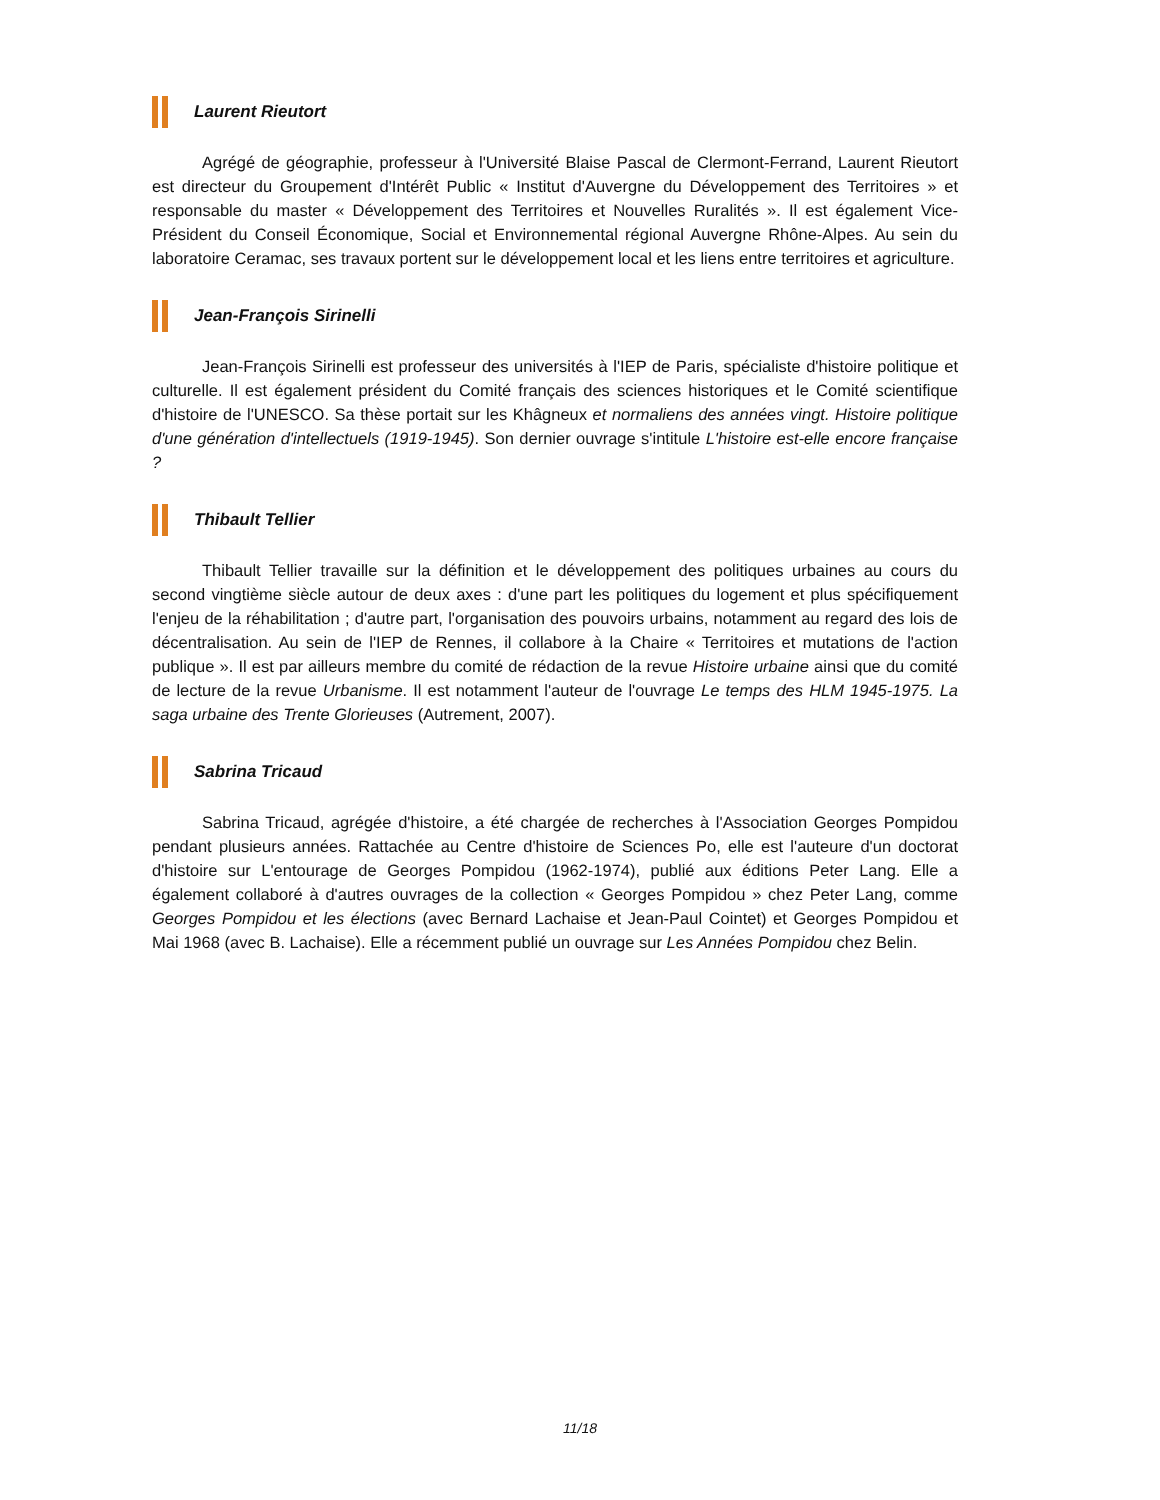Laurent Rieutort
Agrégé de géographie, professeur à l'Université Blaise Pascal de Clermont-Ferrand, Laurent Rieutort est directeur du Groupement d'Intérêt Public « Institut d'Auvergne du Développement des Territoires » et responsable du master « Développement des Territoires et Nouvelles Ruralités ». Il est également Vice-Président du Conseil Économique, Social et Environnemental régional Auvergne Rhône-Alpes. Au sein du laboratoire Ceramac, ses travaux portent sur le développement local et les liens entre territoires et agriculture.
Jean-François Sirinelli
Jean-François Sirinelli est professeur des universités à l'IEP de Paris, spécialiste d'histoire politique et culturelle. Il est également président du Comité français des sciences historiques et le Comité scientifique d'histoire de l'UNESCO. Sa thèse portait sur les Khâgneux et normaliens des années vingt. Histoire politique d'une génération d'intellectuels (1919-1945). Son dernier ouvrage s'intitule L'histoire est-elle encore française ?
Thibault Tellier
Thibault Tellier travaille sur la définition et le développement des politiques urbaines au cours du second vingtième siècle autour de deux axes : d'une part les politiques du logement et plus spécifiquement l'enjeu de la réhabilitation ; d'autre part, l'organisation des pouvoirs urbains, notamment au regard des lois de décentralisation. Au sein de l'IEP de Rennes, il collabore à la Chaire « Territoires et mutations de l'action publique ». Il est par ailleurs membre du comité de rédaction de la revue Histoire urbaine ainsi que du comité de lecture de la revue Urbanisme. Il est notamment l'auteur de l'ouvrage Le temps des HLM 1945-1975. La saga urbaine des Trente Glorieuses (Autrement, 2007).
Sabrina Tricaud
Sabrina Tricaud, agrégée d'histoire, a été chargée de recherches à l'Association Georges Pompidou pendant plusieurs années. Rattachée au Centre d'histoire de Sciences Po, elle est l'auteure d'un doctorat d'histoire sur L'entourage de Georges Pompidou (1962-1974), publié aux éditions Peter Lang. Elle a également collaboré à d'autres ouvrages de la collection « Georges Pompidou » chez Peter Lang, comme Georges Pompidou et les élections (avec Bernard Lachaise et Jean-Paul Cointet) et Georges Pompidou et Mai 1968 (avec B. Lachaise). Elle a récemment publié un ouvrage sur Les Années Pompidou chez Belin.
11/18